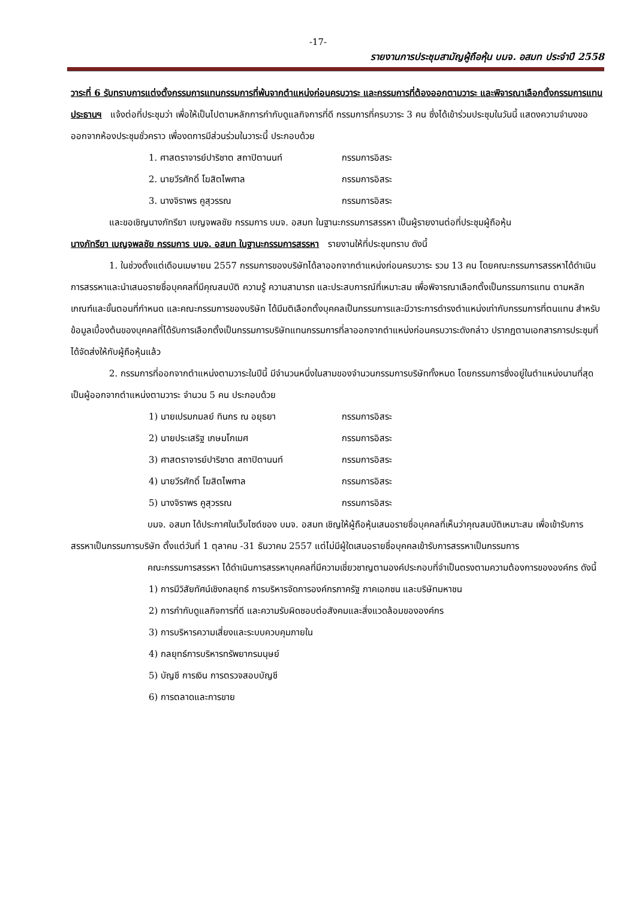-17-
รายงานการประชุมสามัญผู้ถือหุ้น บมจ. อสมท ประจำปี 2558
วาระที่ 6 รับทราบการแต่งตั้งกรรมการแทนกรรมการที่พ้นจากตำแหน่งก่อนครบวาระ และกรรมการที่ต้องออกตามวาระ และพิจารณาเลือกตั้งกรรมการแทน
ประธานฯ แจ้งต่อที่ประชุมว่า เพื่อให้เป็นไปตามหลักการกำกับดูแลกิจการที่ดี กรรมการที่ครบวาระ 3 คน ซึ่งได้เข้าร่วมประชุมในวันนี้ แสดงความจำนงขอออกจากห้องประชุมชั่วคราว เพื่องดการมีส่วนร่วมในวาระนี้ ประกอบด้วย
1. ศาสตราจารย์ปาริชาต สถาปิตานนท์ กรรมการอิสระ
2. นายวีรศักดิ์ โฆสิตไพศาล กรรมการอิสระ
3. นางจิราพร คูสุวรรณ กรรมการอิสระ
และขอเชิญนางภัทรียา เบญจพลชัย กรรมการ บมจ. อสมท ในฐานะกรรมการสรรหา เป็นผู้รายงานต่อที่ประชุมผู้ถือหุ้น
นางภัทรียา เบญจพลชัย กรรมการ บมจ. อสมท ในฐานะกรรมการสรรหา รายงานให้ที่ประชุมทราบ ดังนี้
1. ในช่วงตั้งแต่เดือนเมษายน 2557 กรรมการของบริษัทได้ลาออกจากตำแหน่งก่อนครบวาระ รวม 13 คน โดยคณะกรรมการสรรหาได้ดำเนินการสรรหาและนำเสนอรายชื่อบุคคลที่มีคุณสมบัติ ความรู้ ความสามารถ และประสบการณ์ที่เหมาะสม เพื่อพิจารณาเลือกตั้งเป็นกรรมการแทน ตามหลักเกณฑ์และขั้นตอนที่กำหนด และคณะกรรมการของบริษัท ได้มีมติเลือกตั้งบุคคลเป็นกรรมการและมีวาระการดำรงตำแหน่งเท่ากับกรรมการที่ตนแทน สำหรับข้อมูลเบื้องต้นของบุคคลที่ได้รับการเลือกตั้งเป็นกรรมการบริษัทแทนกรรมการที่ลาออกจากตำแหน่งก่อนครบวาระดังกล่าว ปรากฏตามเอกสารการประชุมที่ได้จัดส่งให้กับผู้ถือหุ้นแล้ว
2. กรรมการที่ออกจากตำแหน่งตามวาระในปีนี้ มีจำนวนหนึ่งในสามของจำนวนกรรมการบริษัททั้งหมด โดยกรรมการซึ่งอยู่ในตำแหน่งนานที่สุดเป็นผู้ออกจากตำแหน่งตามวาระ จำนวน 5 คน ประกอบด้วย
1) นายเปรมกมลย์ ทินกร ณ อยุธยา กรรมการอิสระ
2) นายประเสริฐ เกษมโกเมศ กรรมการอิสระ
3) ศาสตราจารย์ปาริชาต สถาปิตานนท์ กรรมการอิสระ
4) นายวีรศักดิ์ โฆสิตไพศาล กรรมการอิสระ
5) นางจิราพร คูสุวรรณ กรรมการอิสระ
บมจ. อสมท ได้ประกาศในเว็บไซต์ของ บมจ. อสมท เชิญให้ผู้ถือหุ้นเสนอรายชื่อบุคคลที่เห็นว่าคุณสมบัติเหมาะสม เพื่อเข้ารับการสรรหาเป็นกรรมการบริษัท ตั้งแต่วันที่ 1 ตุลาคม -31 ธันวาคม 2557 แต่ไม่มีผู้ใดเสนอรายชื่อบุคคลเข้ารับการสรรหาเป็นกรรมการ
คณะกรรมการสรรหา ได้ดำเนินการสรรหาบุคคลที่มีความเชี่ยวชาญตามองค์ประกอบที่จำเป็นตรงตามความต้องการขององค์กร ดังนี้
1) การมีวิสัยทัศน์เชิงกลยุทธ์ การบริหารจัดการองค์กรภาครัฐ ภาคเอกชน และบริษัทมหาชน
2) การกำกับดูแลกิจการที่ดี และความรับผิดชอบต่อสังคมและสิ่งแวดล้อมขององค์กร
3) การบริหารความเสี่ยงและระบบควบคุมภายใน
4) กลยุทธ์การบริหารทรัพยากรมนุษย์
5) บัญชี การเงิน การตรวจสอบบัญชี
6) การตลาดและการขาย